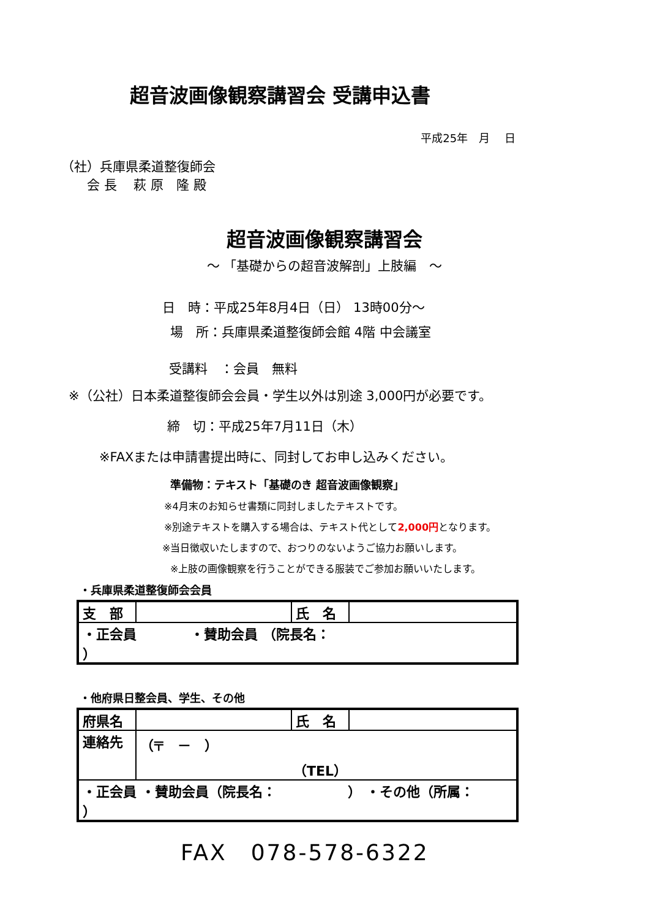超音波画像観察講習会 受講申込書
平成25年　月　 日
（社）兵庫県柔道整復師会
　　会 長　 萩 原　隆 殿
超音波画像観察講習会
～ 「基礎からの超音波解剖」上肢編　～
日　時：平成25年8月4日（日） 13時00分～
場　所：兵庫県柔道整復師会館 4階 中会議室
受講料　：会員　無料
※（公社）日本柔道整復師会会員・学生以外は別途 3,000円が必要です。
締　切：平成25年7月11日（木）
※FAXまたは申請書提出時に、同封してお申し込みください。
準備物：テキスト「基礎のき 超音波画像観察」
※4月末のお知らせ書類に同封しましたテキストです。
※別途テキストを購入する場合は、テキスト代として2,000円となります。
※当日徴収いたしますので、おつりのないようご協力お願いします。
※上肢の画像観察を行うことができる服装でご参加お願いいたします。
・兵庫県柔道整復師会会員
| 支 部 | | 氏 名 | |
| ・正会員 ・賛助会員 （院長名： ） | | | |
・他府県日整会員、学生、その他
| 府県名 | | 氏 名 | |
| 連絡先 | （〒 － ） （TEL） | | |
| ・正会員 ・賛助会員（院長名： ） ・その他（所属： ） | | | |
FAX　078-578-6322